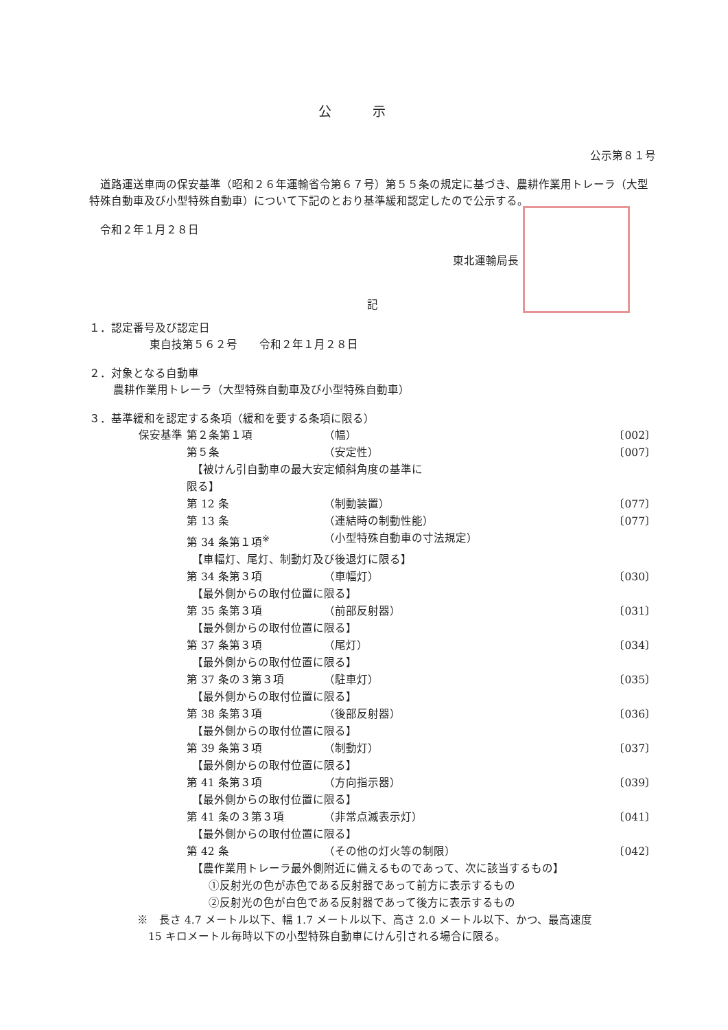公示
公示第８１号
道路運送車両の保安基準（昭和２６年運輸省令第６７号）第５５条の規定に基づき、農耕作業用トレーラ（大型特殊自動車及び小型特殊自動車）について下記のとおり基準緩和認定したので公示する。
令和２年１月２８日
東北運輸局長
記
１．認定番号及び認定日
東自技第５６２号　　令和２年１月２８日
２．対象となる自動車
農耕作業用トレーラ（大型特殊自動車及び小型特殊自動車）
３．基準緩和を認定する条項（緩和を要する条項に限る）
| 保安基準 | 第２条第１項 | （幅） | 〔002〕 |
| | 第５条 | （安定性） | 〔007〕 |
| | 【被けん引自動車の最大安定傾斜角度の基準に 限る】 | | |
| | 第 12 条 | （制動装置） | 〔077〕 |
| | 第 13 条 | （連結時の制動性能） | 〔077〕 |
| | 第 34 条第１項<sup>※</sup> | （小型特殊自動車の寸法規定） | |
| | 【車幅灯、尾灯、制動灯及び後退灯に限る】 | | |
| | 第 34 条第３項 | （車幅灯） | 〔030〕 |
| | 【最外側からの取付位置に限る】 | | |
| | 第 35 条第３項 | （前部反射器） | 〔031〕 |
| | 【最外側からの取付位置に限る】 | | |
| | 第 37 条第３項 | （尾灯） | 〔034〕 |
| | 【最外側からの取付位置に限る】 | | |
| | 第 37 条の３第３項 | （駐車灯） | 〔035〕 |
| | 【最外側からの取付位置に限る】 | | |
| | 第 38 条第３項 | （後部反射器） | 〔036〕 |
| | 【最外側からの取付位置に限る】 | | |
| | 第 39 条第３項 | （制動灯） | 〔037〕 |
| | 【最外側からの取付位置に限る】 | | |
| | 第 41 条第３項 | （方向指示器） | 〔039〕 |
| | 【最外側からの取付位置に限る】 | | |
| | 第 41 条の３第３項 | （非常点滅表示灯） | 〔041〕 |
| | 【最外側からの取付位置に限る】 | | |
| | 第 42 条 | （その他の灯火等の制限） | 〔042〕 |
| | 【農作業用トレーラ最外側附近に備えるものであって、次に該当するもの】 ①反射光の色が赤色である反射器であって前方に表示するもの ②反射光の色が白色である反射器であって後方に表示するもの | | |
※　長さ 4.7 メートル以下、幅 1.7 メートル以下、高さ 2.0 メートル以下、かつ、最高速度
　15 キロメートル毎時以下の小型特殊自動車にけん引される場合に限る。